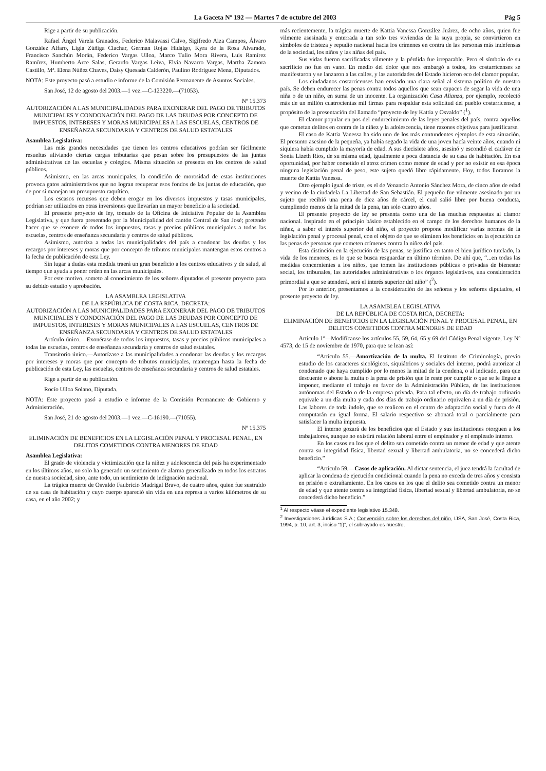La Gaceta Nº 192 — Martes 7 de octubre del 2003 Pág 5
Rige a partir de su publicación.
Rafael Ángel Varela Granados, Federico Malavassi Calvo, Sigifredo Aiza Campos, Álvaro González Alfaro, Ligia Zúñiga Clachar, German Rojas Hidalgo, Kyra de la Rosa Alvarado, Francisco Sanchún Morán, Federico Vargas Ulloa, Marco Tulio Mora Rivera, Luis Ramírez Ramírez, Humberto Arce Salas, Gerardo Vargas Leiva, Elvia Navarro Vargas, Martha Zamora Castillo, Mª. Elena Núñez Chaves, Daisy Quesada Calderón, Paulino Rodríguez Mena, Diputados.
NOTA: Este proyecto pasó a estudio e informe de la Comisión Permanente de Asuntos Sociales.
San José, 12 de agosto del 2003.—1 vez.—C-123220.—(71053).
Nº 15.373
AUTORIZACIÓN A LAS MUNICIPALIDADES PARA EXONERAR DEL PAGO DE TRIBUTOS MUNICIPALES Y CONDONACIÓN DEL PAGO DE LAS DEUDAS POR CONCEPTO DE IMPUESTOS, INTERESES Y MORAS MUNICIPALES A LAS ESCUELAS, CENTROS DE ENSEÑANZA SECUNDARIA Y CENTROS DE SALUD ESTATALES
Asamblea Legislativa:
Las más grandes necesidades que tienen los centros educativos podrían ser fácilmente resueltas aliviando ciertas cargas tributarias que pesan sobre los presupuestos de las juntas administrativas de las escuelas y colegios. Misma situación se presenta en los centros de salud públicos.
Asimismo, en las arcas municipales, la condición de morosidad de estas instituciones provoca gatos administrativos que no logran recuperar esos fondos de las juntas de educación, que de por sí manejan un presupuesto raquítico.
Los escasos recursos que deben erogar en los diversos impuestos y tasas municipales, podrían ser utilizados en otras inversiones que llevarían un mayor beneficio a la sociedad.
El presente proyecto de ley, tomado de la Oficina de Iniciativa Popular de la Asamblea Legislativa, y que fuera presentado por la Municipalidad del cantón Central de San José; pretende hacer que se exonere de todos los impuestos, tasas y precios públicos municipales a todas las escuelas, centros de enseñanza secundaria y centros de salud públicos.
Asimismo, autoriza a todas las municipalidades del país a condonar las deudas y los recargos por intereses y moras que por concepto de tributos municipales mantengan estos centros a la fecha de publicación de esta Ley.
Sin lugar a dudas esta medida traerá un gran beneficio a los centros educativos y de salud, al tiempo que ayuda a poner orden en las arcas municipales.
Por este motivo, someto al conocimiento de los señores diputados el presente proyecto para su debido estudio y aprobación.
LA ASAMBLEA LEGISLATIVA
DE LA REPÚBLICA DE COSTA RICA, DECRETA:
AUTORIZACIÓN A LAS MUNICIPALIDADES PARA EXONERAR DEL PAGO DE TRIBUTOS MUNICIPALES Y CONDONACIÓN DEL PAGO DE LAS DEUDAS POR CONCEPTO DE IMPUESTOS, INTERESES Y MORAS MUNICIPALES A LAS ESCUELAS, CENTROS DE ENSEÑANZA SECUNDARIA Y CENTROS DE SALUD ESTATALES
Artículo único.—Exonérase de todos los impuestos, tasas y precios públicos municipales a todas las escuelas, centros de enseñanza secundaria y centros de salud estatales.
Transitorio único.—Autorízase a las municipalidades a condonar las deudas y los recargos por intereses y moras que por concepto de tributos municipales, mantengan hasta la fecha de publicación de esta Ley, las escuelas, centros de enseñanza secundaria y centros de salud estatales.
Rige a partir de su publicación.
Rocío Ulloa Solano, Diputada.
NOTA: Este proyecto pasó a estudio e informe de la Comisión Permanente de Gobierno y Administración.
San José, 21 de agosto del 2003.—1 vez.—C-16190.—(71055).
Nº 15.375
ELIMINACIÓN DE BENEFICIOS EN LA LEGISLACIÓN PENAL Y PROCESAL PENAL, EN DELITOS COMETIDOS CONTRA MENORES DE EDAD
Asamblea Legislativa:
El grado de violencia y victimización que la niñez y adolescencia del país ha experimentado en los últimos años, no solo ha generado un sentimiento de alarma generalizado en todos los estratos de nuestra sociedad, sino, ante todo, un sentimiento de indignación nacional.
La trágica muerte de Osvaldo Faubricio Madrigal Bravo, de cuatro años, quien fue sustraído de su casa de habitación y cuyo cuerpo apareció sin vida en una represa a varios kilómetros de su casa, en el año 2002; y
más recientemente, la trágica muerte de Kattia Vanessa González Juárez, de ocho años, quien fue vilmente asesinada y enterrada a tan solo tres viviendas de la suya propia, se convirtieron en símbolos de tristeza y repudio nacional hacia los crímenes en contra de las personas más indefensas de la sociedad, los niños y las niñas del país.
Sus vidas fueron sacrificadas vilmente y la pérdida fue irreparable. Pero el símbolo de su sacrificio no fue en vano. En medio del dolor que nos embargó a todos, los costarricenses se manifestaron y se lanzaron a las calles, y las autoridades del Estado hicieron eco del clamor popular.
Los ciudadanos costarricenses han enviado una clara señal al sistema político de nuestro país. Se deben endurecer las penas contra todos aquellos que sean capaces de segar la vida de una niña o de un niño, en suma de un inocente. La organización Casa Alianza, por ejemplo, recolectó más de un millón cuatrocientas mil firmas para respaldar esta solicitud del pueblo costarricense, a propósito de la presentación del llamado “proyecto de ley Kattia y Osvaldo” (<sup>1</sup>).
El clamor popular en pos del endurecimiento de las leyes penales del país, contra aquellos que cometan delitos en contra de la niñez y la adolescencia, tiene razones objetivas para justificarse.
El caso de Kattia Vanessa ha sido uno de los más contundentes ejemplos de esta situación. El presunto asesino de la pequeña, ya había segado la vida de una joven hacía veinte años, cuando ni siquiera había cumplido la mayoría de edad. A sus diecisiete años, asesinó y escondió el cadáver de Sonia Lizeth Ríos, de su misma edad, igualmente a poca distancia de su casa de habitación. En esa oportunidad, por haber cometido el atroz crimen como menor de edad y por no existir en esa época ninguna legislación penal de peso, este sujeto quedó libre rápidamente. Hoy, todos lloramos la muerte de Kattia Vanessa.
Otro ejemplo igual de triste, es el de Venancio Antonio Sánchez Mora, de cinco años de edad y vecino de la ciudadela La Libertad de San Sebastián. El pequeño fue vilmente asesinado por un sujeto que recibió una pena de diez años de cárcel, el cual salió libre por buena conducta, cumpliendo menos de la mitad de la pena, tan solo cuatro años.
El presente proyecto de ley se presenta como una de las muchas respuestas al clamor nacional. Inspirado en el principio básico establecido en el campo de los derechos humanos de la niñez, a saber el interés superior del niño, el proyecto propone modificar varias normas de la legislación penal y procesal penal, con el objeto de que se eliminen los beneficios en la ejecución de las penas de personas que cometen crímenes contra la niñez del país.
Esta distinción en la ejecución de las penas, se justifica en tanto el bien jurídico tutelado, la vida de los menores, es lo que se busca resguardar en último término. De ahí que, “...en todas las medidas concernientes a los niños, que tomen las instituciones públicas o privadas de bienestar social, los tribunales, las autoridades administrativas o los órganos legislativos, una consideración primordial a que se atenderá, será el interés superior del niño” (<sup>2</sup>).
Por lo anterior, presentamos a la consideración de las señoras y los señores diputados, el presente proyecto de ley.
LA ASAMBLEA LEGISLATIVA
DE LA REPÚBLICA DE COSTA RICA, DECRETA:
ELIMINACIÓN DE BENEFICIOS EN LA LEGISLACIÓN PENAL Y PROCESAL PENAL, EN DELITOS COMETIDOS CONTRA MENORES DE EDAD
Artículo 1º—Modifícanse los artículos 55, 59, 64, 65 y 69 del Código Penal vigente, Ley Nº 4573, de 15 de noviembre de 1970, para que se lean así:
“Artículo 55.—Amortización de la multa. El Instituto de Criminología, previo estudio de los caracteres sicológicos, siquiátricos y sociales del interno, podrá autorizar al condenado que haya cumplido por lo menos la mitad de la condena, o al indicado, para que descuente o abone la multa o la pena de prisión que le reste por cumplir o que se le llegue a imponer, mediante el trabajo en favor de la Administración Pública, de las instituciones autónomas del Estado o de la empresa privada. Para tal efecto, un día de trabajo ordinario equivale a un día multa y cada dos días de trabajo ordinario equivalen a un día de prisión. Las labores de toda índole, que se realicen en el centro de adaptación social y fuera de él computarán en igual forma. El salario respectivo se abonará total o parcialmente para satisfacer la multa impuesta.
El interno gozará de los beneficios que el Estado y sus instituciones otorguen a los trabajadores, aunque no existirá relación laboral entre el empleador y el empleado interno.
En los casos en los que el delito sea cometido contra un menor de edad y que atente contra su integridad física, libertad sexual y libertad ambulatoria, no se concederá dicho beneficio.”
“Artículo 59.—Casos de aplicación. Al dictar sentencia, el juez tendrá la facultad de aplicar la condena de ejecución condicional cuando la pena no exceda de tres años y consista en prisión o extrañamiento. En los casos en los que el delito sea cometido contra un menor de edad y que atente contra su integridad física, libertad sexual y libertad ambulatoria, no se concederá dicho beneficio.”
<sup>1</sup> Al respecto véase el expediente legislativo 15.348.
<sup>2</sup> Investigaciones Jurídicas S.A.; Convención sobre los derechos del niño, IJSA, San José, Costa Rica, 1994, p. 10, art. 3, inciso “1)”, el subrayado es nuestro.